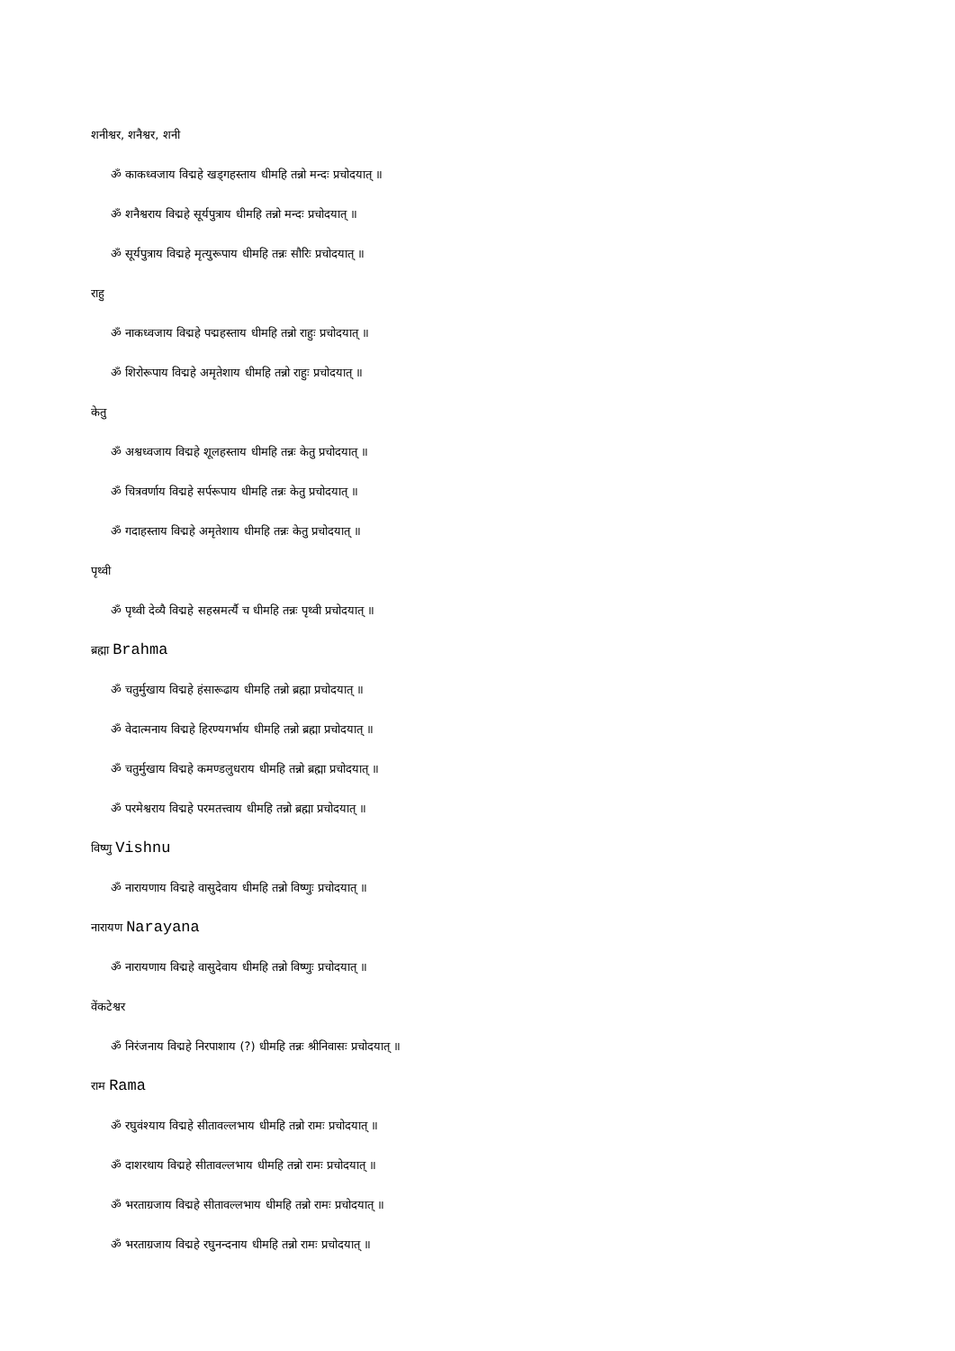शनीश्वर, शनैश्वर, शनी
ॐ काकध्वजाय विद्महे खड्गहस्ताय धीमहि तन्नो मन्दः प्रचोदयात् ॥
ॐ शनैश्वराय विद्महे सूर्यपुत्राय धीमहि तन्नो मन्दः प्रचोदयात् ॥
ॐ सूर्यपुत्राय विद्महे मृत्युरूपाय धीमहि तन्नः सौरिः प्रचोदयात् ॥
राहु
ॐ नाकध्वजाय विद्महे पद्महस्ताय धीमहि तन्नो राहुः प्रचोदयात् ॥
ॐ शिरोरूपाय विद्महे अमृतेशाय धीमहि तन्नो राहुः प्रचोदयात् ॥
केतु
ॐ अश्वध्वजाय विद्महे शूलहस्ताय धीमहि तन्नः केतु प्रचोदयात् ॥
ॐ चित्रवर्णाय विद्महे सर्परूपाय धीमहि तन्नः केतु प्रचोदयात् ॥
ॐ गदाहस्ताय विद्महे अमृतेशाय धीमहि तन्नः केतु प्रचोदयात् ॥
पृथ्वी
ॐ पृथ्वी देव्यै विद्महे सहस्रमर्त्यै च धीमहि तन्नः पृथ्वी प्रचोदयात् ॥
ब्रह्मा Brahma
ॐ चतुर्मुखाय विद्महे हंसारूढाय धीमहि तन्नो ब्रह्मा प्रचोदयात् ॥
ॐ वेदात्मनाय विद्महे हिरण्यगर्भाय धीमहि तन्नो ब्रह्मा प्रचोदयात् ॥
ॐ चतुर्मुखाय विद्महे कमण्डलुधराय धीमहि तन्नो ब्रह्मा प्रचोदयात् ॥
ॐ परमेश्वराय विद्महे परमतत्त्वाय धीमहि तन्नो ब्रह्मा प्रचोदयात् ॥
विष्णु Vishnu
ॐ नारायणाय विद्महे वासुदेवाय धीमहि तन्नो विष्णुः प्रचोदयात् ॥
नारायण Narayana
ॐ नारायणाय विद्महे वासुदेवाय धीमहि तन्नो विष्णुः प्रचोदयात् ॥
वेंकटेश्वर
ॐ निरंजनाय विद्महे निरपाशाय (?) धीमहि तन्नः श्रीनिवासः प्रचोदयात् ॥
राम Rama
ॐ रघुवंश्याय विद्महे सीतावल्लभाय धीमहि तन्नो रामः प्रचोदयात् ॥
ॐ दाशरथाय विद्महे सीतावल्लभाय धीमहि तन्नो रामः प्रचोदयात् ॥
ॐ भरताग्रजाय विद्महे सीतावल्लभाय धीमहि तन्नो रामः प्रचोदयात् ॥
ॐ भरताग्रजाय विद्महे रघुनन्दनाय धीमहि तन्नो रामः प्रचोदयात् ॥